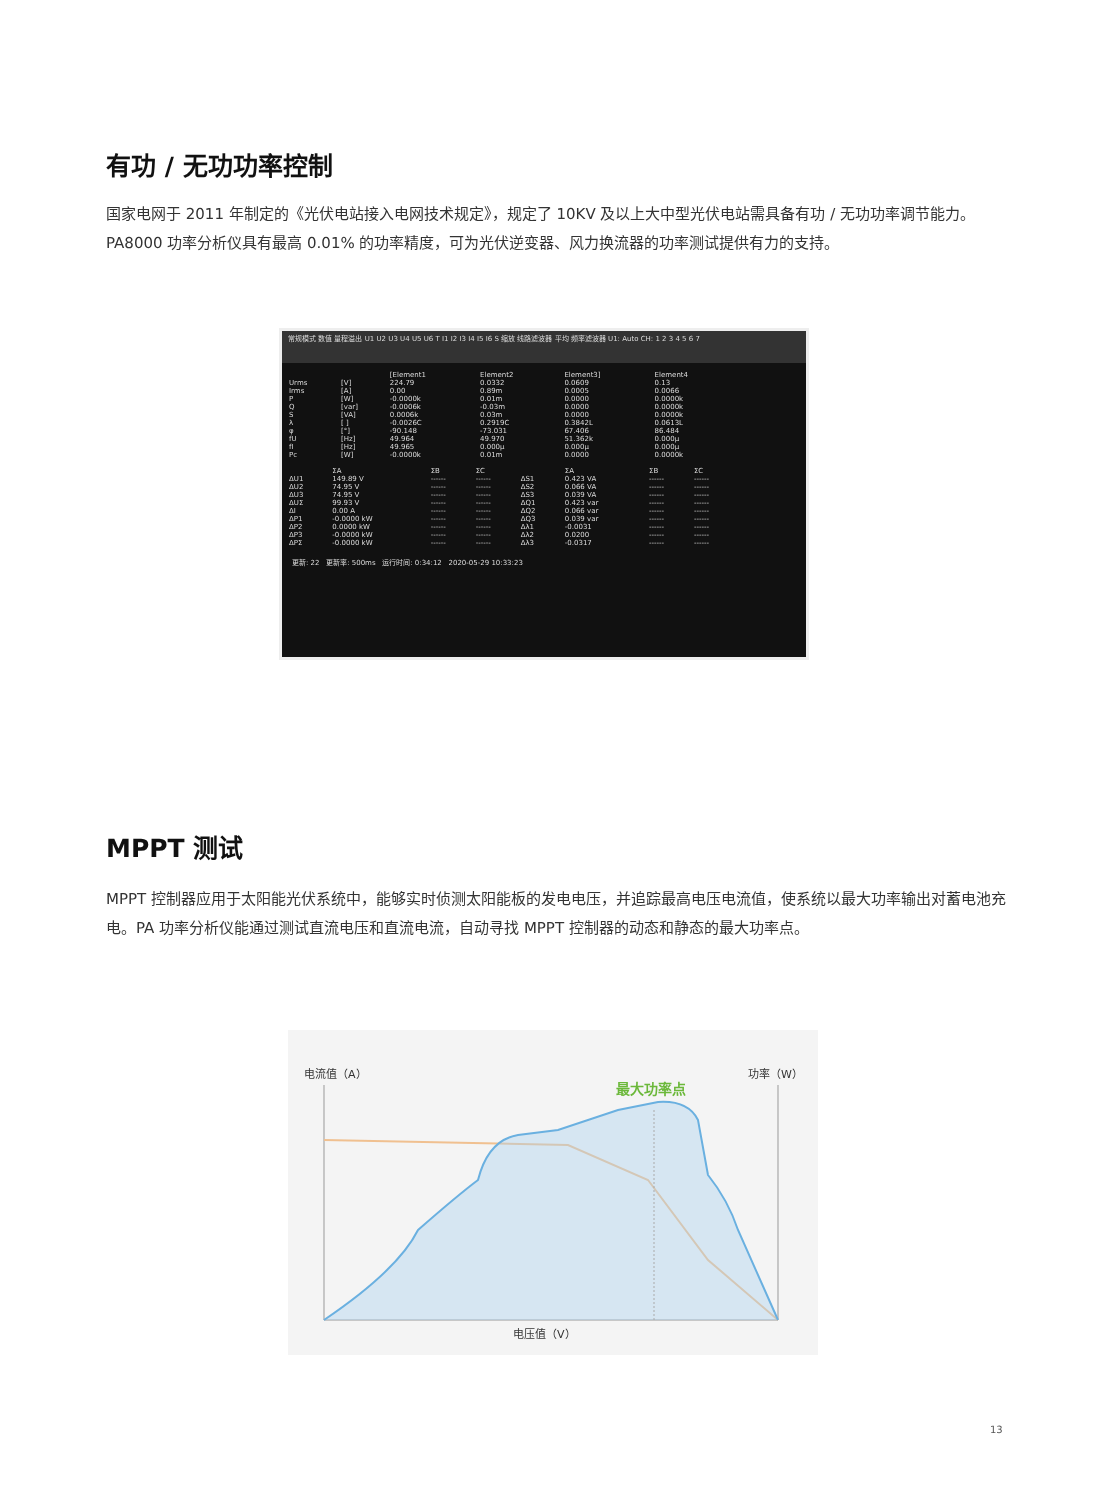有功 / 无功功率控制
国家电网于 2011 年制定的《光伏电站接入电网技术规定》，规定了 10KV 及以上大中型光伏电站需具备有功 / 无功功率调节能力。PA8000 功率分析仪具有最高 0.01% 的功率精度，可为光伏逆变器、风力换流器的功率测试提供有力的支持。
常规模式 数值 量程溢出 U1 U2 U3 U4 U5 U6 T I1 I2 I3 I4 I5 I6 S 缩放 线路滤波器 平均 频率滤波器 U1: Auto CH: 1 2 3 4 5 6 7
| | | [Element1 | Element2 | Element3] | Element4 |
| --- | --- | --- | --- | --- | --- |
| Urms | [V] | 224.79 | 0.0332 | 0.0609 | 0.13 |
| Irms | [A] | 0.00 | 0.89m | 0.0005 | 0.0066 |
| P | [W] | -0.0000k | 0.01m | 0.0000 | 0.0000k |
| Q | [var] | -0.0006k | -0.03m | 0.0000 | 0.0000k |
| S | [VA] | 0.0006k | 0.03m | 0.0000 | 0.0000k |
| λ | [ ] | -0.0026C | 0.2919C | 0.3842L | 0.0613L |
| φ | [°] | -90.148 | -73.031 | 67.406 | 86.484 |
| fU | [Hz] | 49.964 | 49.970 | 51.362k | 0.000μ |
| fI | [Hz] | 49.965 | 0.000μ | 0.000μ | 0.000μ |
| Pc | [W] | -0.0000k | 0.01m | 0.0000 | 0.0000k |
| | ΣA | ΣB | ΣC | | ΣA | ΣB | ΣC |
| --- | --- | --- | --- | --- | --- | --- | --- |
| ΔU1 | 149.89 V | ------ | ------ | ΔS1 | 0.423 VA | ------ | ------ |
| ΔU2 | 74.95 V | ------ | ------ | ΔS2 | 0.066 VA | ------ | ------ |
| ΔU3 | 74.95 V | ------ | ------ | ΔS3 | 0.039 VA | ------ | ------ |
| ΔUΣ | 99.93 V | ------ | ------ | ΔQ1 | 0.423 var | ------ | ------ |
| ΔI | 0.00 A | ------ | ------ | ΔQ2 | 0.066 var | ------ | ------ |
| ΔP1 | -0.0000 kW | ------ | ------ | ΔQ3 | 0.039 var | ------ | ------ |
| ΔP2 | 0.0000 kW | ------ | ------ | Δλ1 | -0.0031 | ------ | ------ |
| ΔP3 | -0.0000 kW | ------ | ------ | Δλ2 | 0.0200 | ------ | ------ |
| ΔPΣ | -0.0000 kW | ------ | ------ | Δλ3 | -0.0317 | ------ | ------ |
更新: 22 更新率: 500ms 运行时间: 0:34:12 2020-05-29 10:33:23
MPPT 测试
MPPT 控制器应用于太阳能光伏系统中，能够实时侦测太阳能板的发电电压，并追踪最高电压电流值，使系统以最大功率输出对蓄电池充电。PA 功率分析仪能通过测试直流电压和直流电流，自动寻找 MPPT 控制器的动态和静态的最大功率点。
电流值（A）
最大功率点
功率（W）
电压值（V）
13